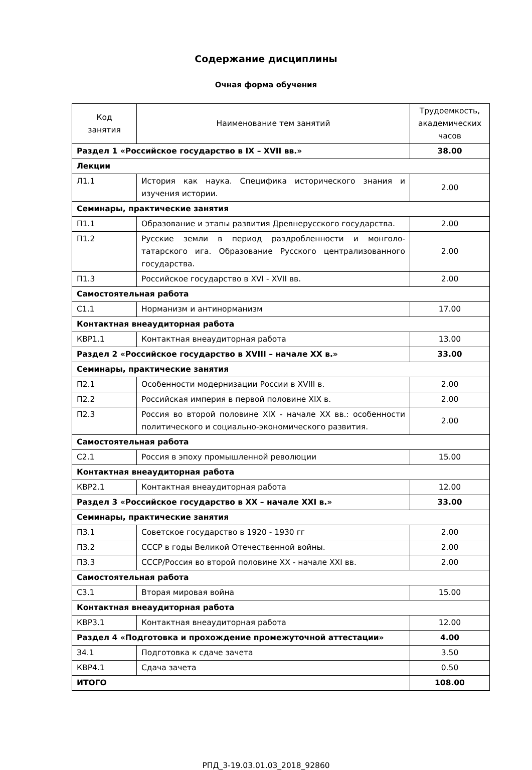Содержание дисциплины
Очная форма обучения
| Код занятия | Наименование тем занятий | Трудоемкость, академических часов |
| --- | --- | --- |
| Раздел 1 «Российское государство в IX – XVII вв.» | | 38.00 |
| Лекции | | |
| Л1.1 | История как наука. Специфика исторического знания и изучения истории. | 2.00 |
| Семинары, практические занятия | | |
| П1.1 | Образование и этапы развития Древнерусского государства. | 2.00 |
| П1.2 | Русские земли в период раздробленности и монголо-татарского ига. Образование Русского централизованного государства. | 2.00 |
| П1.3 | Российское государство в XVI - XVII вв. | 2.00 |
| Самостоятельная работа | | |
| С1.1 | Норманизм и антинорманизм | 17.00 |
| Контактная внеаудиторная работа | | |
| КВР1.1 | Контактная внеаудиторная работа | 13.00 |
| Раздел 2 «Российское государство в XVIII – начале XX в.» | | 33.00 |
| Семинары, практические занятия | | |
| П2.1 | Особенности модернизации России в XVIII в. | 2.00 |
| П2.2 | Российская империя в первой половине XIX в. | 2.00 |
| П2.3 | Россия во второй половине XIX - начале XX вв.: особенности политического и социально-экономического развития. | 2.00 |
| Самостоятельная работа | | |
| С2.1 | Россия в эпоху промышленной революции | 15.00 |
| Контактная внеаудиторная работа | | |
| КВР2.1 | Контактная внеаудиторная работа | 12.00 |
| Раздел 3 «Российское государство в XX – начале XXI в.» | | 33.00 |
| Семинары, практические занятия | | |
| П3.1 | Советское государство в 1920 - 1930 гг | 2.00 |
| П3.2 | СССР в годы Великой Отечественной войны. | 2.00 |
| П3.3 | СССР/Россия во второй половине XX - начале XXI вв. | 2.00 |
| Самостоятельная работа | | |
| С3.1 | Вторая мировая война | 15.00 |
| Контактная внеаудиторная работа | | |
| КВР3.1 | Контактная внеаудиторная работа | 12.00 |
| Раздел 4 «Подготовка и прохождение промежуточной аттестации» | | 4.00 |
| З4.1 | Подготовка к сдаче зачета | 3.50 |
| КВР4.1 | Сдача зачета | 0.50 |
| ИТОГО | | 108.00 |
РПД_3-19.03.01.03_2018_92860